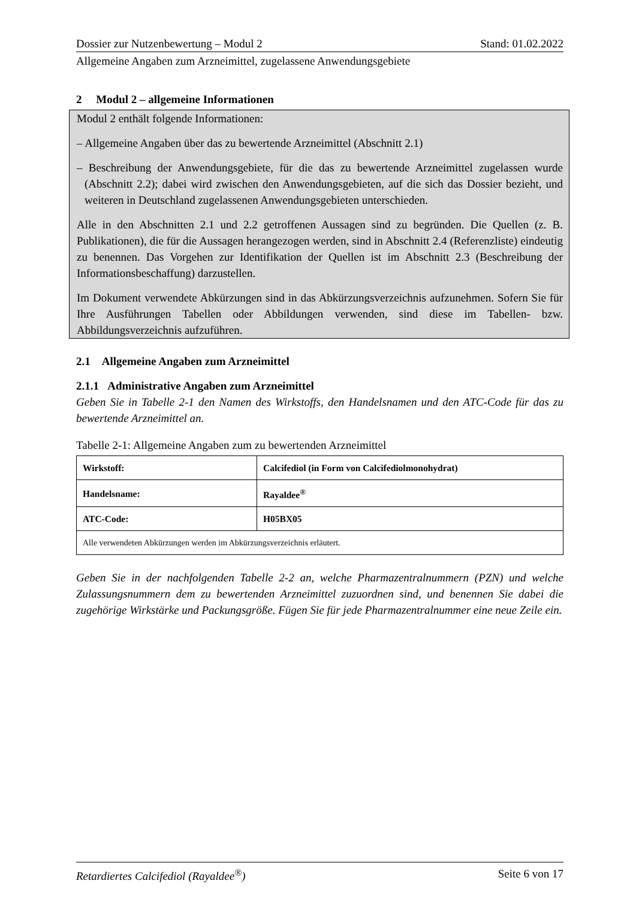Dossier zur Nutzenbewertung – Modul 2 Stand: 01.02.2022
Allgemeine Angaben zum Arzneimittel, zugelassene Anwendungsgebiete
2 Modul 2 – allgemeine Informationen
Modul 2 enthält folgende Informationen:
– Allgemeine Angaben über das zu bewertende Arzneimittel (Abschnitt 2.1)
– Beschreibung der Anwendungsgebiete, für die das zu bewertende Arzneimittel zugelassen wurde (Abschnitt 2.2); dabei wird zwischen den Anwendungsgebieten, auf die sich das Dossier bezieht, und weiteren in Deutschland zugelassenen Anwendungsgebieten unterschieden.
Alle in den Abschnitten 2.1 und 2.2 getroffenen Aussagen sind zu begründen. Die Quellen (z. B. Publikationen), die für die Aussagen herangezogen werden, sind in Abschnitt 2.4 (Referenzliste) eindeutig zu benennen. Das Vorgehen zur Identifikation der Quellen ist im Abschnitt 2.3 (Beschreibung der Informationsbeschaffung) darzustellen.
Im Dokument verwendete Abkürzungen sind in das Abkürzungsverzeichnis aufzunehmen. Sofern Sie für Ihre Ausführungen Tabellen oder Abbildungen verwenden, sind diese im Tabellen- bzw. Abbildungsverzeichnis aufzuführen.
2.1 Allgemeine Angaben zum Arzneimittel
2.1.1 Administrative Angaben zum Arzneimittel
Geben Sie in Tabelle 2-1 den Namen des Wirkstoffs, den Handelsnamen und den ATC-Code für das zu bewertende Arzneimittel an.
Tabelle 2-1: Allgemeine Angaben zum zu bewertenden Arzneimittel
| Wirkstoff: | Calcifediol (in Form von Calcifediolmonohydrat) |
| Handelsname: | Rayaldee<sup>®</sup> |
| ATC-Code: | H05BX05 |
| Alle verwendeten Abkürzungen werden im Abkürzungsverzeichnis erläutert. | |
Geben Sie in der nachfolgenden Tabelle 2-2 an, welche Pharmazentralnummern (PZN) und welche Zulassungsnummern dem zu bewertenden Arzneimittel zuzuordnen sind, und benennen Sie dabei die zugehörige Wirkstärke und Packungsgröße. Fügen Sie für jede Pharmazentralnummer eine neue Zeile ein.
Retardiertes Calcifediol (Rayaldee<sup>®</sup>) Seite 6 von 17